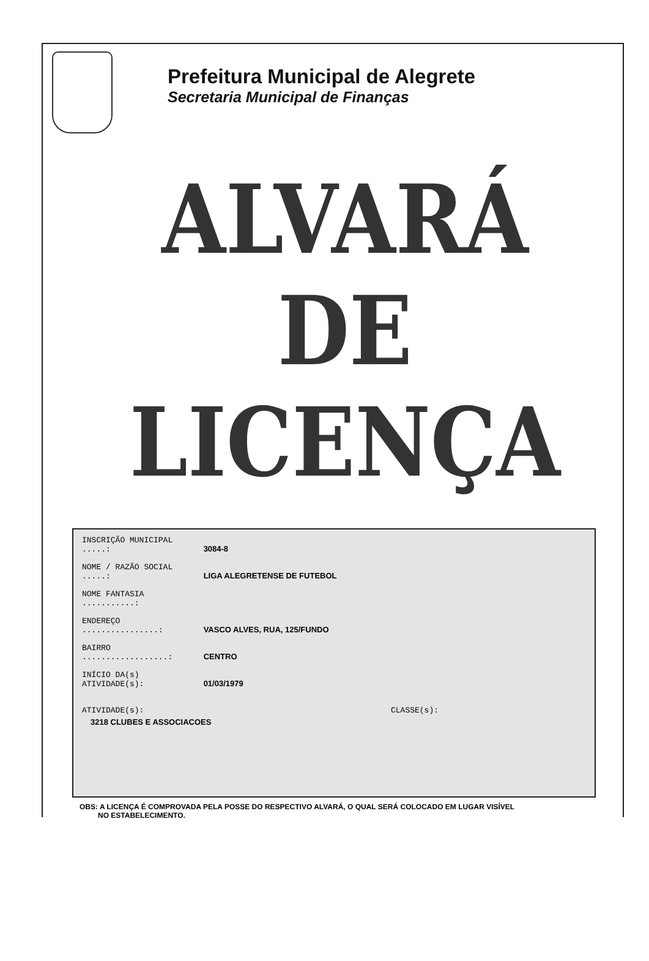Prefeitura Municipal de Alegrete
Secretaria Municipal de Finanças
ALVARÁ
DE
LICENÇA
INSCRIÇÃO MUNICIPAL .....: 3084-8
NOME / RAZÃO SOCIAL .....: LIGA ALEGRETENSE DE FUTEBOL
NOME FANTASIA ...........:
ENDEREÇO ................: VASCO ALVES, RUA, 125/FUNDO
BAIRRO ..................: CENTRO
INÍCIO DA(s) ATIVIDADE(s): 01/03/1979
ATIVIDADE(s): CLASSE(s):
3218 CLUBES E ASSOCIACOES
OBS: A LICENÇA É COMPROVADA PELA POSSE DO RESPECTIVO ALVARÁ, O QUAL SERÁ COLOCADO EM LUGAR VISÍVEL
NO ESTABELECIMENTO.